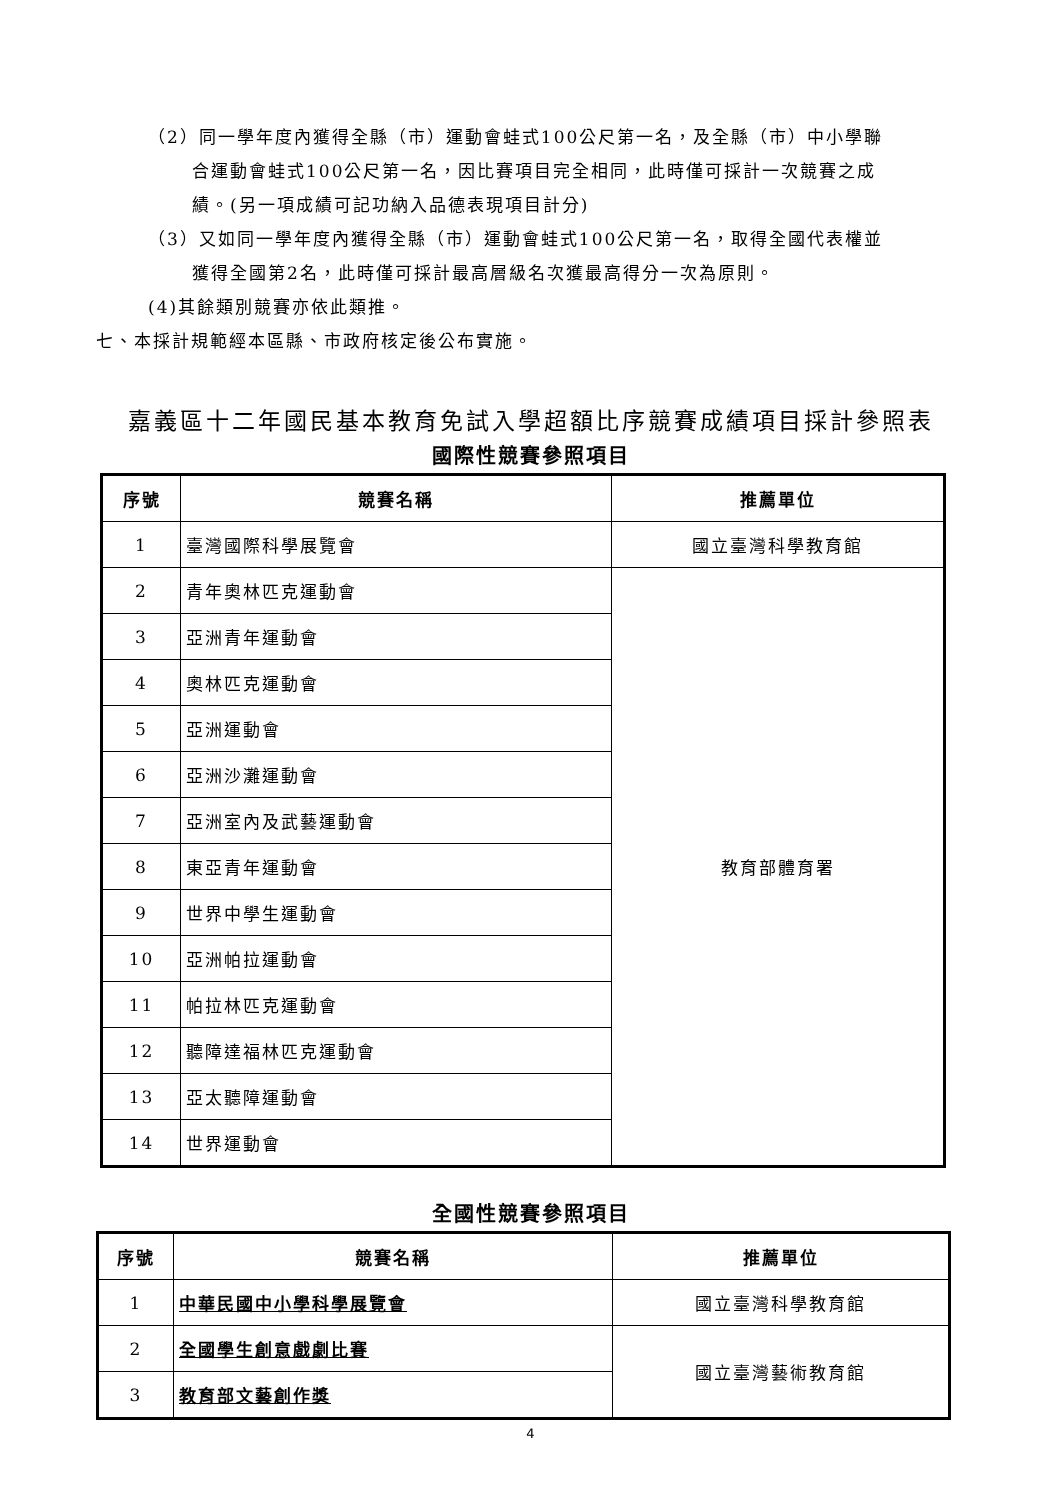（2）同一學年度內獲得全縣（市）運動會蛙式100公尺第一名，及全縣（市）中小學聯
合運動會蛙式100公尺第一名，因比賽項目完全相同，此時僅可採計一次競賽之成
績。(另一項成績可記功納入品德表現項目計分)
（3）又如同一學年度內獲得全縣（市）運動會蛙式100公尺第一名，取得全國代表權並
獲得全國第2名，此時僅可採計最高層級名次獲最高得分一次為原則。
(4)其餘類別競賽亦依此類推。
七、本採計規範經本區縣、市政府核定後公布實施。
嘉義區十二年國民基本教育免試入學超額比序競賽成績項目採計參照表
國際性競賽參照項目
| 序號 | 競賽名稱 | 推薦單位 |
| --- | --- | --- |
| 1 | 臺灣國際科學展覽會 | 國立臺灣科學教育館 |
| 2 | 青年奧林匹克運動會 | 教育部體育署 |
| 3 | 亞洲青年運動會 | |
| 4 | 奧林匹克運動會 | |
| 5 | 亞洲運動會 | |
| 6 | 亞洲沙灘運動會 | |
| 7 | 亞洲室內及武藝運動會 | |
| 8 | 東亞青年運動會 | |
| 9 | 世界中學生運動會 | |
| 10 | 亞洲帕拉運動會 | |
| 11 | 帕拉林匹克運動會 | |
| 12 | 聽障達福林匹克運動會 | |
| 13 | 亞太聽障運動會 | |
| 14 | 世界運動會 | |
全國性競賽參照項目
| 序號 | 競賽名稱 | 推薦單位 |
| --- | --- | --- |
| 1 | 中華民國中小學科學展覽會 | 國立臺灣科學教育館 |
| 2 | 全國學生創意戲劇比賽 | 國立臺灣藝術教育館 |
| 3 | 教育部文藝創作獎 | |
4